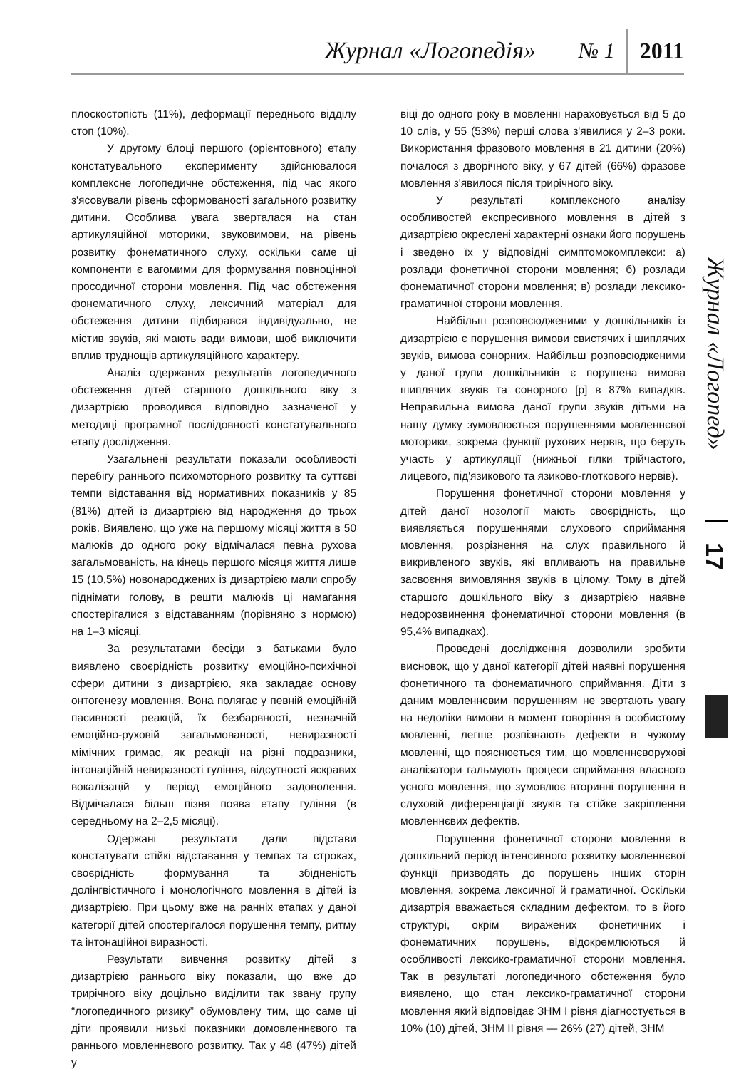Журнал «Логопедія» № 1 2011
плоскостопість (11%), деформації переднього відділу стоп (10%).
У другому блоці першого (орієнтовного) етапу констатувального експерименту здійснювалося комплексне логопедичне обстеження, під час якого з'ясовували рівень сформованості загального розвитку дитини. Особлива увага зверталася на стан артикуляційної моторики, звуковимови, на рівень розвитку фонематичного слуху, оскільки саме ці компоненти є вагомими для формування повноцінної просодичної сторони мовлення. Під час обстеження фонематичного слуху, лексичний матеріал для обстеження дитини підбирався індивідуально, не містив звуків, які мають вади вимови, щоб виключити вплив труднощів артикуляційного характеру.
Аналіз одержаних результатів логопедичного обстеження дітей старшого дошкільного віку з дизартрією проводився відповідно зазначеної у методиці програмної послідовності констатувального етапу дослідження.
Узагальнені результати показали особливості перебігу раннього психомоторного розвитку та суттєві темпи відставання від нормативних показників у 85 (81%) дітей із дизартрією від народження до трьох років. Виявлено, що уже на першому місяці життя в 50 малюків до одного року відмічалася певна рухова загальмованість, на кінець першого місяця життя лише 15 (10,5%) новонароджених із дизартрією мали спробу піднімати голову, в решти малюків ці намагання спостерігалися з відставанням (порівняно з нормою) на 1–3 місяці.
За результатами бесіди з батьками було виявлено своєрідність розвитку емоційно-психічної сфери дитини з дизартрією, яка закладає основу онтогенезу мовлення. Вона полягає у певній емоційній пасивності реакцій, їх безбарвності, незначній емоційно-руховій загальмованості, невиразності мімічних гримас, як реакції на різні подразники, інтонаційній невиразності гуління, відсутності яскравих вокалізацій у період емоційного задоволення. Відмічалася більш пізня поява етапу гуління (в середньому на 2–2,5 місяці).
Одержані результати дали підстави констатувати стійкі відставання у темпах та строках, своєрідність формування та збідненість долінгвістичного і монологічного мовлення в дітей із дизартрією. При цьому вже на ранніх етапах у даної категорії дітей спостерігалося порушення темпу, ритму та інтонаційної виразності.
Результати вивчення розвитку дітей з дизартрією раннього віку показали, що вже до трирічного віку доцільно виділити так звану групу “логопедичного ризику” обумовлену тим, що саме ці діти проявили низькі показники домовленнєвого та раннього мовленнєвого розвитку. Так у 48 (47%) дітей у
віці до одного року в мовленні нараховується від 5 до 10 слів, у 55 (53%) перші слова з'явилися у 2–3 роки. Використання фразового мовлення в 21 дитини (20%) почалося з дворічного віку, у 67 дітей (66%) фразове мовлення з'явилося після трирічного віку.
У результаті комплексного аналізу особливостей експресивного мовлення в дітей з дизартрією окреслені характерні ознаки його порушень і зведено їх у відповідні симптомокомплекси: а) розлади фонетичної сторони мовлення; б) розлади фонематичної сторони мовлення; в) розлади лексико-граматичної сторони мовлення.
Найбільш розповсюдженими у дошкільників із дизартрією є порушення вимови свистячих і шиплячих звуків, вимова сонорних. Найбільш розповсюдженими у даної групи дошкільників є порушена вимова шиплячих звуків та сонорного [р] в 87% випадків. Неправильна вимова даної групи звуків дітьми на нашу думку зумовлюється порушеннями мовленнєвої моторики, зокрема функції рухових нервів, що беруть участь у артикуляції (нижньої гілки трійчастого, лицевого, під'язикового та язиково-глоткового нервів).
Порушення фонетичної сторони мовлення у дітей даної нозології мають своєрідність, що виявляється порушеннями слухового сприймання мовлення, розрізнення на слух правильного й викривленого звуків, які впливають на правильне засвоєння вимовляння звуків в цілому. Тому в дітей старшого дошкільного віку з дизартрією наявне недорозвинення фонематичної сторони мовлення (в 95,4% випадках).
Проведені дослідження дозволили зробити висновок, що у даної категорії дітей наявні порушення фонетичного та фонематичного сприймання. Діти з даним мовленнєвим порушенням не звертають увагу на недоліки вимови в момент говоріння в особистому мовленні, легше розпізнають дефекти в чужому мовленні, що пояснюється тим, що мовленнєворухові аналізатори гальмують процеси сприймання власного усного мовлення, що зумовлює вторинні порушення в слуховій диференціації звуків та стійке закріплення мовленнєвих дефектів.
Порушення фонетичної сторони мовлення в дошкільний період інтенсивного розвитку мовленнєвої функції призводять до порушень інших сторін мовлення, зокрема лексичної й граматичної. Оскільки дизартрія вважається складним дефектом, то в його структурі, окрім виражених фонетичних і фонематичних порушень, відокремлюються й особливості лексико-граматичної сторони мовлення. Так в результаті логопедичного обстеження було виявлено, що стан лексико-граматичної сторони мовлення який відповідає ЗНМ І рівня діагностується в 10% (10) дітей, ЗНМ ІІ рівня — 26% (27) дітей, ЗНМ
Журнал «Логопед»
17